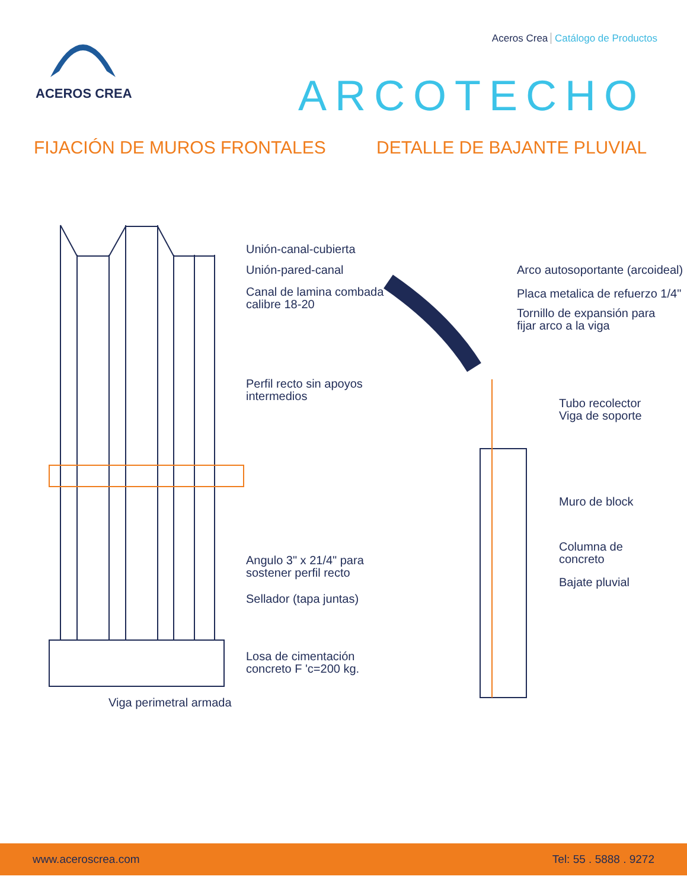Aceros Crea Catálogo de Productos
ACEROS CREA ARCOTECHO
FIJACIÓN DE MUROS FRONTALES DETALLE DE BAJANTE PLUVIAL
Unión-canal-cubierta
Unión-pared-canal
Canal de lamina combada
calibre 18-20
Perfil recto sin apoyos
intermedios
Angulo 3" x 21/4" para
sostener perfil recto
Sellador (tapa juntas)
Losa de cimentación
concreto F 'c=200 kg.
Viga perimetral armada
Arco autosoportante (arcoideal)
Placa metalica de refuerzo 1/4"
Tornillo de expansión para
fijar arco a la viga
Tubo recolector
Viga de soporte
Muro de block
Columna de
concreto
Bajate pluvial
www.aceroscrea.com Tel: 55 . 5888 . 9272